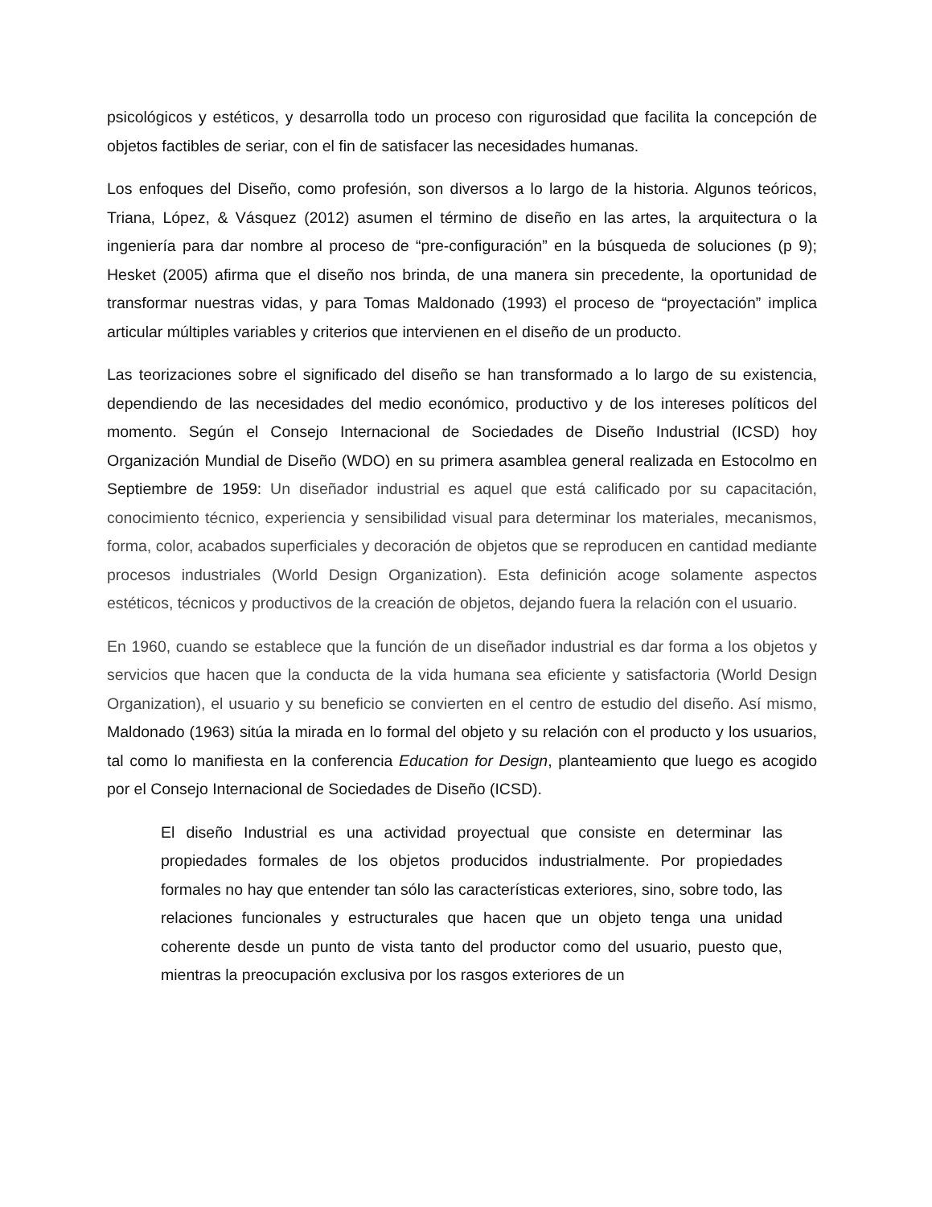psicológicos y estéticos, y desarrolla todo un proceso con rigurosidad que facilita la concepción de objetos factibles de seriar, con el fin de satisfacer las necesidades humanas.
Los enfoques del Diseño, como profesión, son diversos a lo largo de la historia. Algunos teóricos, Triana, López, & Vásquez (2012) asumen el término de diseño en las artes, la arquitectura o la ingeniería para dar nombre al proceso de “pre-configuración” en la búsqueda de soluciones (p 9); Hesket (2005) afirma que el diseño nos brinda, de una manera sin precedente, la oportunidad de transformar nuestras vidas, y para Tomas Maldonado (1993) el proceso de “proyectación” implica articular múltiples variables y criterios que intervienen en el diseño de un producto.
Las teorizaciones sobre el significado del diseño se han transformado a lo largo de su existencia, dependiendo de las necesidades del medio económico, productivo y de los intereses políticos del momento. Según el Consejo Internacional de Sociedades de Diseño Industrial (ICSD) hoy Organización Mundial de Diseño (WDO) en su primera asamblea general realizada en Estocolmo en Septiembre de 1959: Un diseñador industrial es aquel que está calificado por su capacitación, conocimiento técnico, experiencia y sensibilidad visual para determinar los materiales, mecanismos, forma, color, acabados superficiales y decoración de objetos que se reproducen en cantidad mediante procesos industriales (World Design Organization). Esta definición acoge solamente aspectos estéticos, técnicos y productivos de la creación de objetos, dejando fuera la relación con el usuario.
En 1960, cuando se establece que la función de un diseñador industrial es dar forma a los objetos y servicios que hacen que la conducta de la vida humana sea eficiente y satisfactoria (World Design Organization), el usuario y su beneficio se convierten en el centro de estudio del diseño. Así mismo, Maldonado (1963) sitúa la mirada en lo formal del objeto y su relación con el producto y los usuarios, tal como lo manifiesta en la conferencia Education for Design, planteamiento que luego es acogido por el Consejo Internacional de Sociedades de Diseño (ICSD).
El diseño Industrial es una actividad proyectual que consiste en determinar las propiedades formales de los objetos producidos industrialmente. Por propiedades formales no hay que entender tan sólo las características exteriores, sino, sobre todo, las relaciones funcionales y estructurales que hacen que un objeto tenga una unidad coherente desde un punto de vista tanto del productor como del usuario, puesto que, mientras la preocupación exclusiva por los rasgos exteriores de un